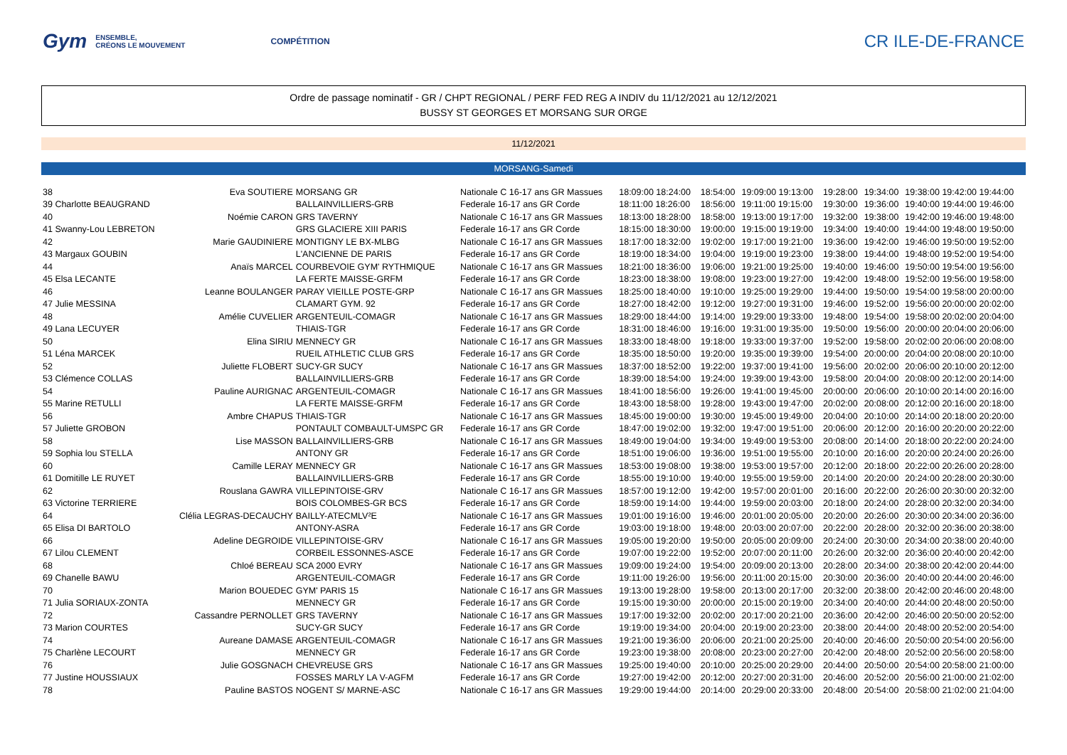Gym ENSEMBLE,
CRÉONS LE MOUVEMENT COMPÉTITION CR ILE-DE-FRANCE
Ordre de passage nominatif - GR / CHPT REGIONAL / PERF FED REG A INDIV du 11/12/2021 au 12/12/2021
BUSSY ST GEORGES ET MORSANG SUR ORGE
11/12/2021
MORSANG-Samedi
| 38 | Eva SOUTIERE | MORSANG GR | Nationale C 16-17 ans GR Massues | 18:09:00 18:24:00 | 18:54:00 | 19:09:00 19:13:00 | 19:28:00 | 19:34:00 | 19:38:00 19:42:00 19:44:00 |
| 39 Charlotte BEAUGRAND | | BALLAINVILLIERS-GRB | Federale 16-17 ans GR Corde | 18:11:00 18:26:00 | 18:56:00 | 19:11:00 19:15:00 | 19:30:00 | 19:36:00 | 19:40:00 19:44:00 19:46:00 |
| 40 | Noémie CARON | GRS TAVERNY | Nationale C 16-17 ans GR Massues | 18:13:00 18:28:00 | 18:58:00 | 19:13:00 19:17:00 | 19:32:00 | 19:38:00 | 19:42:00 19:46:00 19:48:00 |
| 41 Swanny-Lou LEBRETON | | GRS GLACIERE XIII PARIS | Federale 16-17 ans GR Corde | 18:15:00 18:30:00 | 19:00:00 | 19:15:00 19:19:00 | 19:34:00 | 19:40:00 | 19:44:00 19:48:00 19:50:00 |
| 42 | Marie GAUDINIERE | MONTIGNY LE BX-MLBG | Nationale C 16-17 ans GR Massues | 18:17:00 18:32:00 | 19:02:00 | 19:17:00 19:21:00 | 19:36:00 | 19:42:00 | 19:46:00 19:50:00 19:52:00 |
| 43 Margaux GOUBIN | | L'ANCIENNE DE PARIS | Federale 16-17 ans GR Corde | 18:19:00 18:34:00 | 19:04:00 | 19:19:00 19:23:00 | 19:38:00 | 19:44:00 | 19:48:00 19:52:00 19:54:00 |
| 44 | Anaïs MARCEL | COURBEVOIE GYM' RYTHMIQUE | Nationale C 16-17 ans GR Massues | 18:21:00 18:36:00 | 19:06:00 | 19:21:00 19:25:00 | 19:40:00 | 19:46:00 | 19:50:00 19:54:00 19:56:00 |
| 45 Elsa LECANTE | | LA FERTE MAISSE-GRFM | Federale 16-17 ans GR Corde | 18:23:00 18:38:00 | 19:08:00 | 19:23:00 19:27:00 | 19:42:00 | 19:48:00 | 19:52:00 19:56:00 19:58:00 |
| 46 | Leanne BOULANGER | PARAY VIEILLE POSTE-GRP | Nationale C 16-17 ans GR Massues | 18:25:00 18:40:00 | 19:10:00 | 19:25:00 19:29:00 | 19:44:00 | 19:50:00 | 19:54:00 19:58:00 20:00:00 |
| 47 Julie MESSINA | | CLAMART GYM. 92 | Federale 16-17 ans GR Corde | 18:27:00 18:42:00 | 19:12:00 | 19:27:00 19:31:00 | 19:46:00 | 19:52:00 | 19:56:00 20:00:00 20:02:00 |
| 48 | Amélie CUVELIER | ARGENTEUIL-COMAGR | Nationale C 16-17 ans GR Massues | 18:29:00 18:44:00 | 19:14:00 | 19:29:00 19:33:00 | 19:48:00 | 19:54:00 | 19:58:00 20:02:00 20:04:00 |
| 49 Lana LECUYER | | THIAIS-TGR | Federale 16-17 ans GR Corde | 18:31:00 18:46:00 | 19:16:00 | 19:31:00 19:35:00 | 19:50:00 | 19:56:00 | 20:00:00 20:04:00 20:06:00 |
| 50 | Elina SIRIU | MENNECY GR | Nationale C 16-17 ans GR Massues | 18:33:00 18:48:00 | 19:18:00 | 19:33:00 19:37:00 | 19:52:00 | 19:58:00 | 20:02:00 20:06:00 20:08:00 |
| 51 Léna MARCEK | | RUEIL ATHLETIC CLUB GRS | Federale 16-17 ans GR Corde | 18:35:00 18:50:00 | 19:20:00 | 19:35:00 19:39:00 | 19:54:00 | 20:00:00 | 20:04:00 20:08:00 20:10:00 |
| 52 | Juliette FLOBERT | SUCY-GR SUCY | Nationale C 16-17 ans GR Massues | 18:37:00 18:52:00 | 19:22:00 | 19:37:00 19:41:00 | 19:56:00 | 20:02:00 | 20:06:00 20:10:00 20:12:00 |
| 53 Clémence COLLAS | | BALLAINVILLIERS-GRB | Federale 16-17 ans GR Corde | 18:39:00 18:54:00 | 19:24:00 | 19:39:00 19:43:00 | 19:58:00 | 20:04:00 | 20:08:00 20:12:00 20:14:00 |
| 54 | Pauline AURIGNAC | ARGENTEUIL-COMAGR | Nationale C 16-17 ans GR Massues | 18:41:00 18:56:00 | 19:26:00 | 19:41:00 19:45:00 | 20:00:00 | 20:06:00 | 20:10:00 20:14:00 20:16:00 |
| 55 Marine RETULLI | | LA FERTE MAISSE-GRFM | Federale 16-17 ans GR Corde | 18:43:00 18:58:00 | 19:28:00 | 19:43:00 19:47:00 | 20:02:00 | 20:08:00 | 20:12:00 20:16:00 20:18:00 |
| 56 | Ambre CHAPUS | THIAIS-TGR | Nationale C 16-17 ans GR Massues | 18:45:00 19:00:00 | 19:30:00 | 19:45:00 19:49:00 | 20:04:00 | 20:10:00 | 20:14:00 20:18:00 20:20:00 |
| 57 Juliette GROBON | | PONTAULT COMBAULT-UMSPC GR | Federale 16-17 ans GR Corde | 18:47:00 19:02:00 | 19:32:00 | 19:47:00 19:51:00 | 20:06:00 | 20:12:00 | 20:16:00 20:20:00 20:22:00 |
| 58 | Lise MASSON | BALLAINVILLIERS-GRB | Nationale C 16-17 ans GR Massues | 18:49:00 19:04:00 | 19:34:00 | 19:49:00 19:53:00 | 20:08:00 | 20:14:00 | 20:18:00 20:22:00 20:24:00 |
| 59 Sophia lou STELLA | | ANTONY GR | Federale 16-17 ans GR Corde | 18:51:00 19:06:00 | 19:36:00 | 19:51:00 19:55:00 | 20:10:00 | 20:16:00 | 20:20:00 20:24:00 20:26:00 |
| 60 | Camille LERAY | MENNECY GR | Nationale C 16-17 ans GR Massues | 18:53:00 19:08:00 | 19:38:00 | 19:53:00 19:57:00 | 20:12:00 | 20:18:00 | 20:22:00 20:26:00 20:28:00 |
| 61 Domitille LE RUYET | | BALLAINVILLIERS-GRB | Federale 16-17 ans GR Corde | 18:55:00 19:10:00 | 19:40:00 | 19:55:00 19:59:00 | 20:14:00 | 20:20:00 | 20:24:00 20:28:00 20:30:00 |
| 62 | Rouslana GAWRA | VILLEPINTOISE-GRV | Nationale C 16-17 ans GR Massues | 18:57:00 19:12:00 | 19:42:00 | 19:57:00 20:01:00 | 20:16:00 | 20:22:00 | 20:26:00 20:30:00 20:32:00 |
| 63 Victorine TERRIERE | | BOIS COLOMBES-GR BCS | Federale 16-17 ans GR Corde | 18:59:00 19:14:00 | 19:44:00 | 19:59:00 20:03:00 | 20:18:00 | 20:24:00 | 20:28:00 20:32:00 20:34:00 |
| 64 | Clélia LEGRAS-DECAUCHY | BAILLY-ATECMLV²E | Nationale C 16-17 ans GR Massues | 19:01:00 19:16:00 | 19:46:00 | 20:01:00 20:05:00 | 20:20:00 | 20:26:00 | 20:30:00 20:34:00 20:36:00 |
| 65 Elisa DI BARTOLO | | ANTONY-ASRA | Federale 16-17 ans GR Corde | 19:03:00 19:18:00 | 19:48:00 | 20:03:00 20:07:00 | 20:22:00 | 20:28:00 | 20:32:00 20:36:00 20:38:00 |
| 66 | Adeline DEGROIDE | VILLEPINTOISE-GRV | Nationale C 16-17 ans GR Massues | 19:05:00 19:20:00 | 19:50:00 | 20:05:00 20:09:00 | 20:24:00 | 20:30:00 | 20:34:00 20:38:00 20:40:00 |
| 67 Lilou CLEMENT | | CORBEIL ESSONNES-ASCE | Federale 16-17 ans GR Corde | 19:07:00 19:22:00 | 19:52:00 | 20:07:00 20:11:00 | 20:26:00 | 20:32:00 | 20:36:00 20:40:00 20:42:00 |
| 68 | Chloé BEREAU | SCA 2000 EVRY | Nationale C 16-17 ans GR Massues | 19:09:00 19:24:00 | 19:54:00 | 20:09:00 20:13:00 | 20:28:00 | 20:34:00 | 20:38:00 20:42:00 20:44:00 |
| 69 Chanelle BAWU | | ARGENTEUIL-COMAGR | Federale 16-17 ans GR Corde | 19:11:00 19:26:00 | 19:56:00 | 20:11:00 20:15:00 | 20:30:00 | 20:36:00 | 20:40:00 20:44:00 20:46:00 |
| 70 | Marion BOUEDEC | GYM' PARIS 15 | Nationale C 16-17 ans GR Massues | 19:13:00 19:28:00 | 19:58:00 | 20:13:00 20:17:00 | 20:32:00 | 20:38:00 | 20:42:00 20:46:00 20:48:00 |
| 71 Julia SORIAUX-ZONTA | | MENNECY GR | Federale 16-17 ans GR Corde | 19:15:00 19:30:00 | 20:00:00 | 20:15:00 20:19:00 | 20:34:00 | 20:40:00 | 20:44:00 20:48:00 20:50:00 |
| 72 | Cassandre PERNOLLET | GRS TAVERNY | Nationale C 16-17 ans GR Massues | 19:17:00 19:32:00 | 20:02:00 | 20:17:00 20:21:00 | 20:36:00 | 20:42:00 | 20:46:00 20:50:00 20:52:00 |
| 73 Marion COURTES | | SUCY-GR SUCY | Federale 16-17 ans GR Corde | 19:19:00 19:34:00 | 20:04:00 | 20:19:00 20:23:00 | 20:38:00 | 20:44:00 | 20:48:00 20:52:00 20:54:00 |
| 74 | Aureane DAMASE | ARGENTEUIL-COMAGR | Nationale C 16-17 ans GR Massues | 19:21:00 19:36:00 | 20:06:00 | 20:21:00 20:25:00 | 20:40:00 | 20:46:00 | 20:50:00 20:54:00 20:56:00 |
| 75 Charlène LECOURT | | MENNECY GR | Federale 16-17 ans GR Corde | 19:23:00 19:38:00 | 20:08:00 | 20:23:00 20:27:00 | 20:42:00 | 20:48:00 | 20:52:00 20:56:00 20:58:00 |
| 76 | Julie GOSGNACH | CHEVREUSE GRS | Nationale C 16-17 ans GR Massues | 19:25:00 19:40:00 | 20:10:00 | 20:25:00 20:29:00 | 20:44:00 | 20:50:00 | 20:54:00 20:58:00 21:00:00 |
| 77 Justine HOUSSIAUX | | FOSSES MARLY LA V-AGFM | Federale 16-17 ans GR Corde | 19:27:00 19:42:00 | 20:12:00 | 20:27:00 20:31:00 | 20:46:00 | 20:52:00 | 20:56:00 21:00:00 21:02:00 |
| 78 | Pauline BASTOS | NOGENT S/ MARNE-ASC | Nationale C 16-17 ans GR Massues | 19:29:00 19:44:00 | 20:14:00 | 20:29:00 20:33:00 | 20:48:00 | 20:54:00 | 20:58:00 21:02:00 21:04:00 |